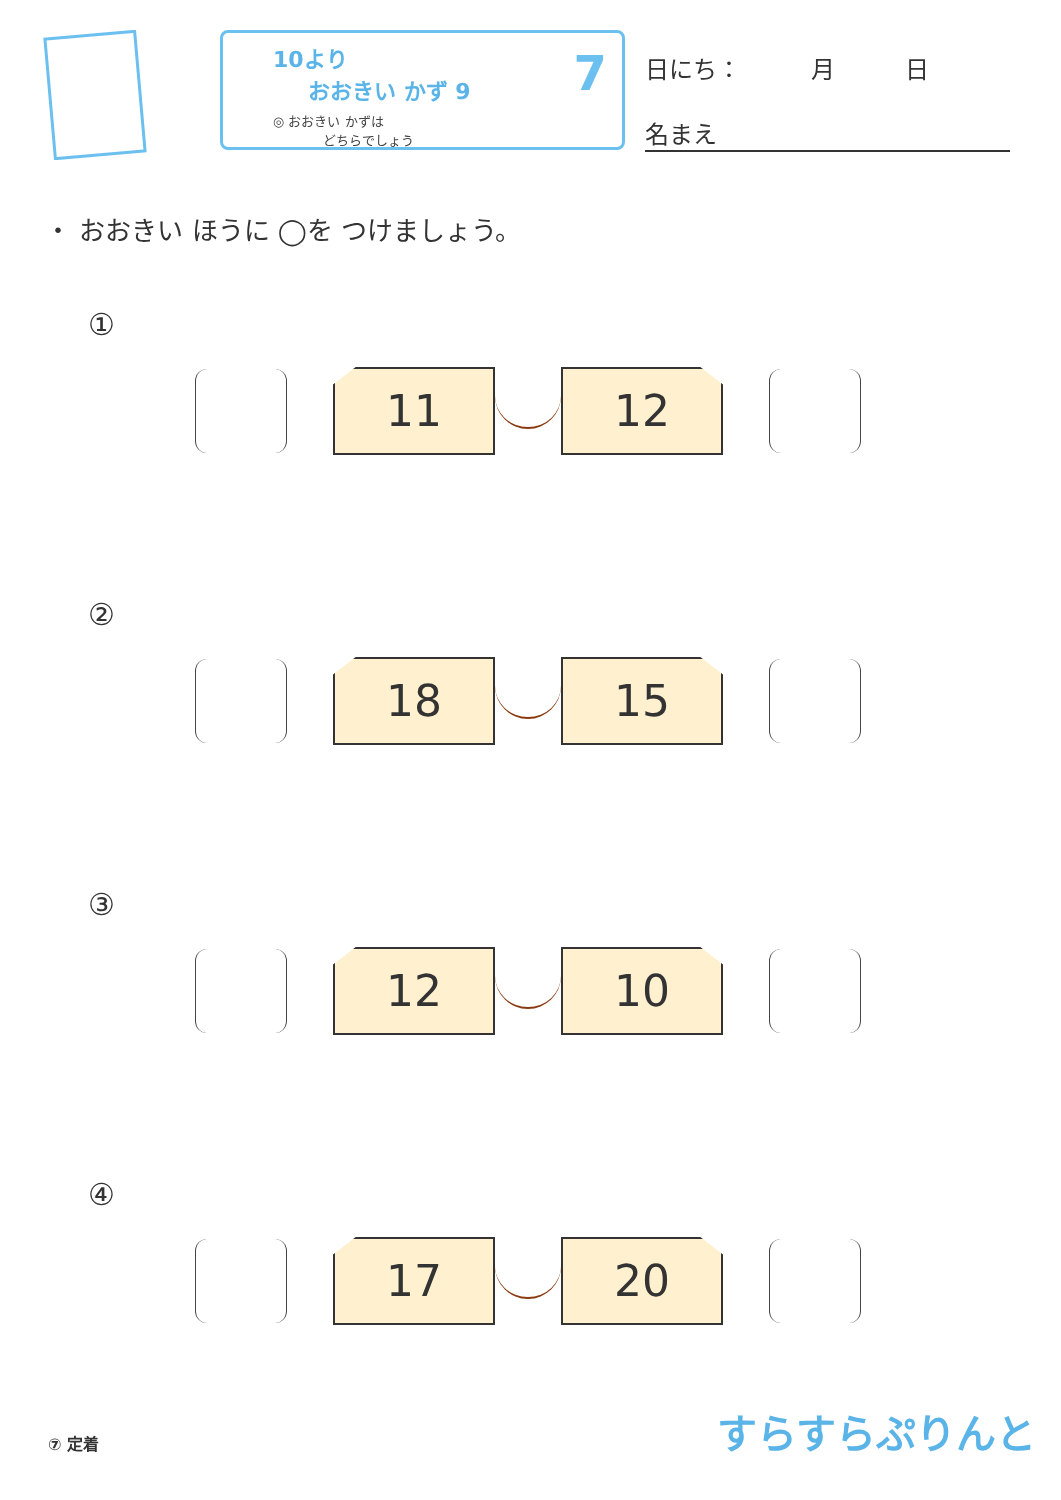10より
おおきい かず 9
◎ おおきい かずは
どちらでしょう
7
日にち： 月 日
名まえ
・ おおきい ほうに ◯を つけましょう。
①
11 12
②
18 15
③
12 10
④
17 20
⑦ 定着 すらすらぷりんと